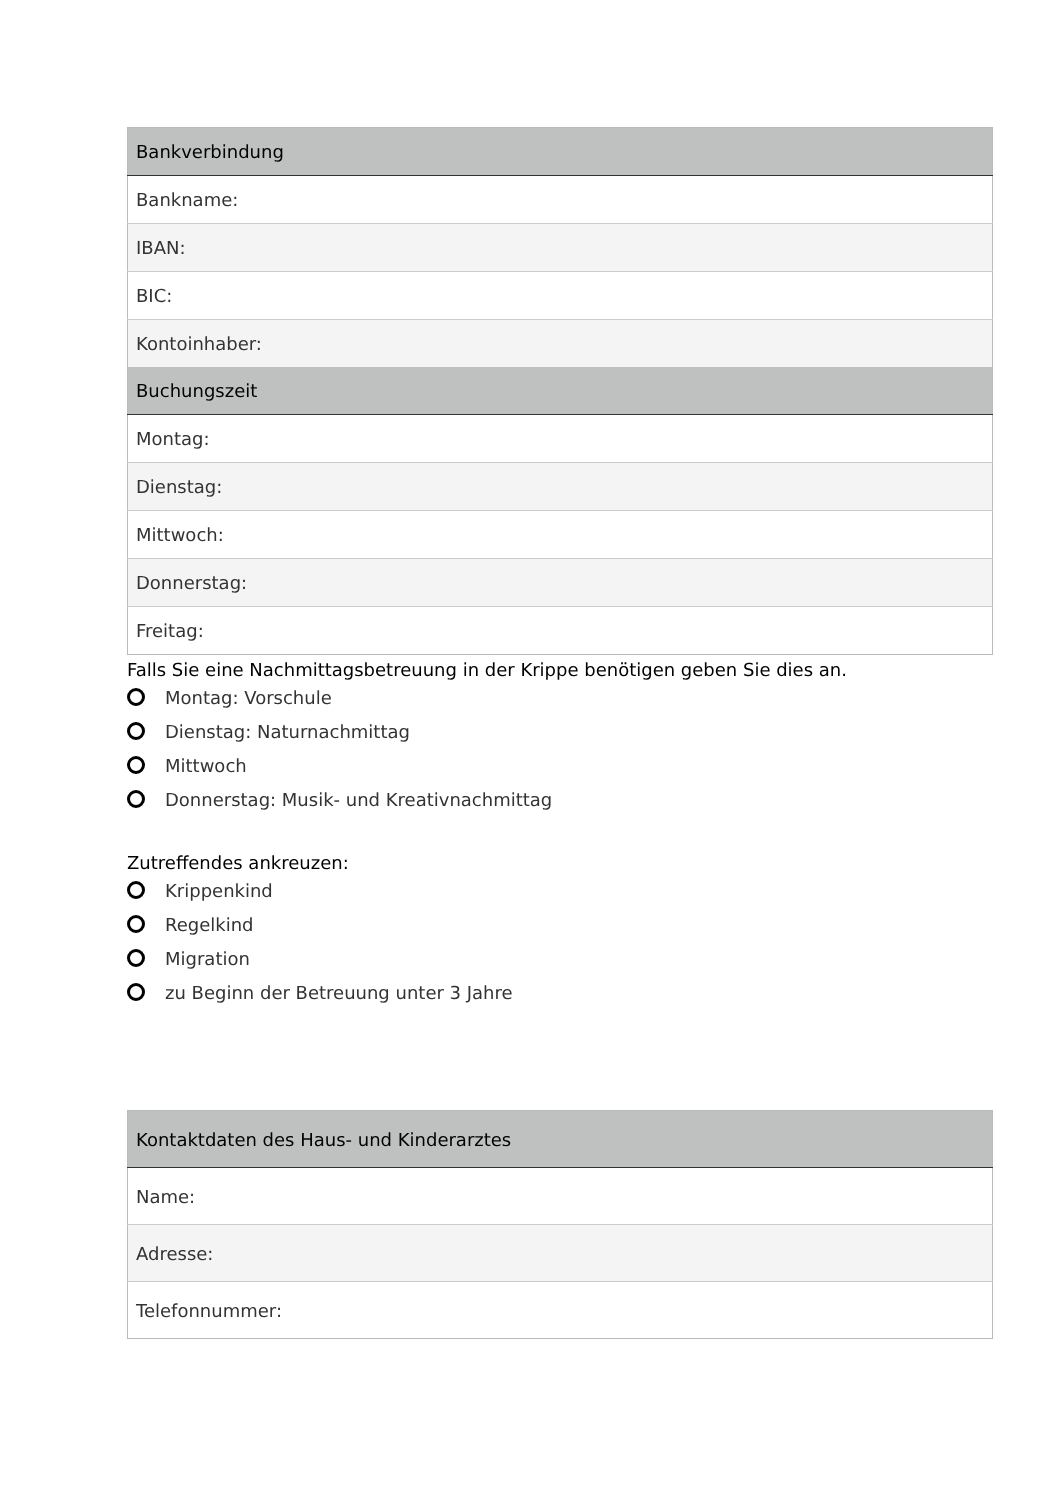| Bankverbindung |
| --- |
| Bankname: |
| IBAN: |
| BIC: |
| Kontoinhaber: |
| Buchungszeit |
| Montag: |
| Dienstag: |
| Mittwoch: |
| Donnerstag: |
| Freitag: |
Falls Sie eine Nachmittagsbetreuung in der Krippe benötigen geben Sie dies an.
Montag: Vorschule
Dienstag: Naturnachmittag
Mittwoch
Donnerstag: Musik- und Kreativnachmittag
Zutreffendes ankreuzen:
Krippenkind
Regelkind
Migration
zu Beginn der Betreuung unter 3 Jahre
| Kontaktdaten des Haus- und Kinderarztes |
| --- |
| Name: |
| Adresse: |
| Telefonnummer: |